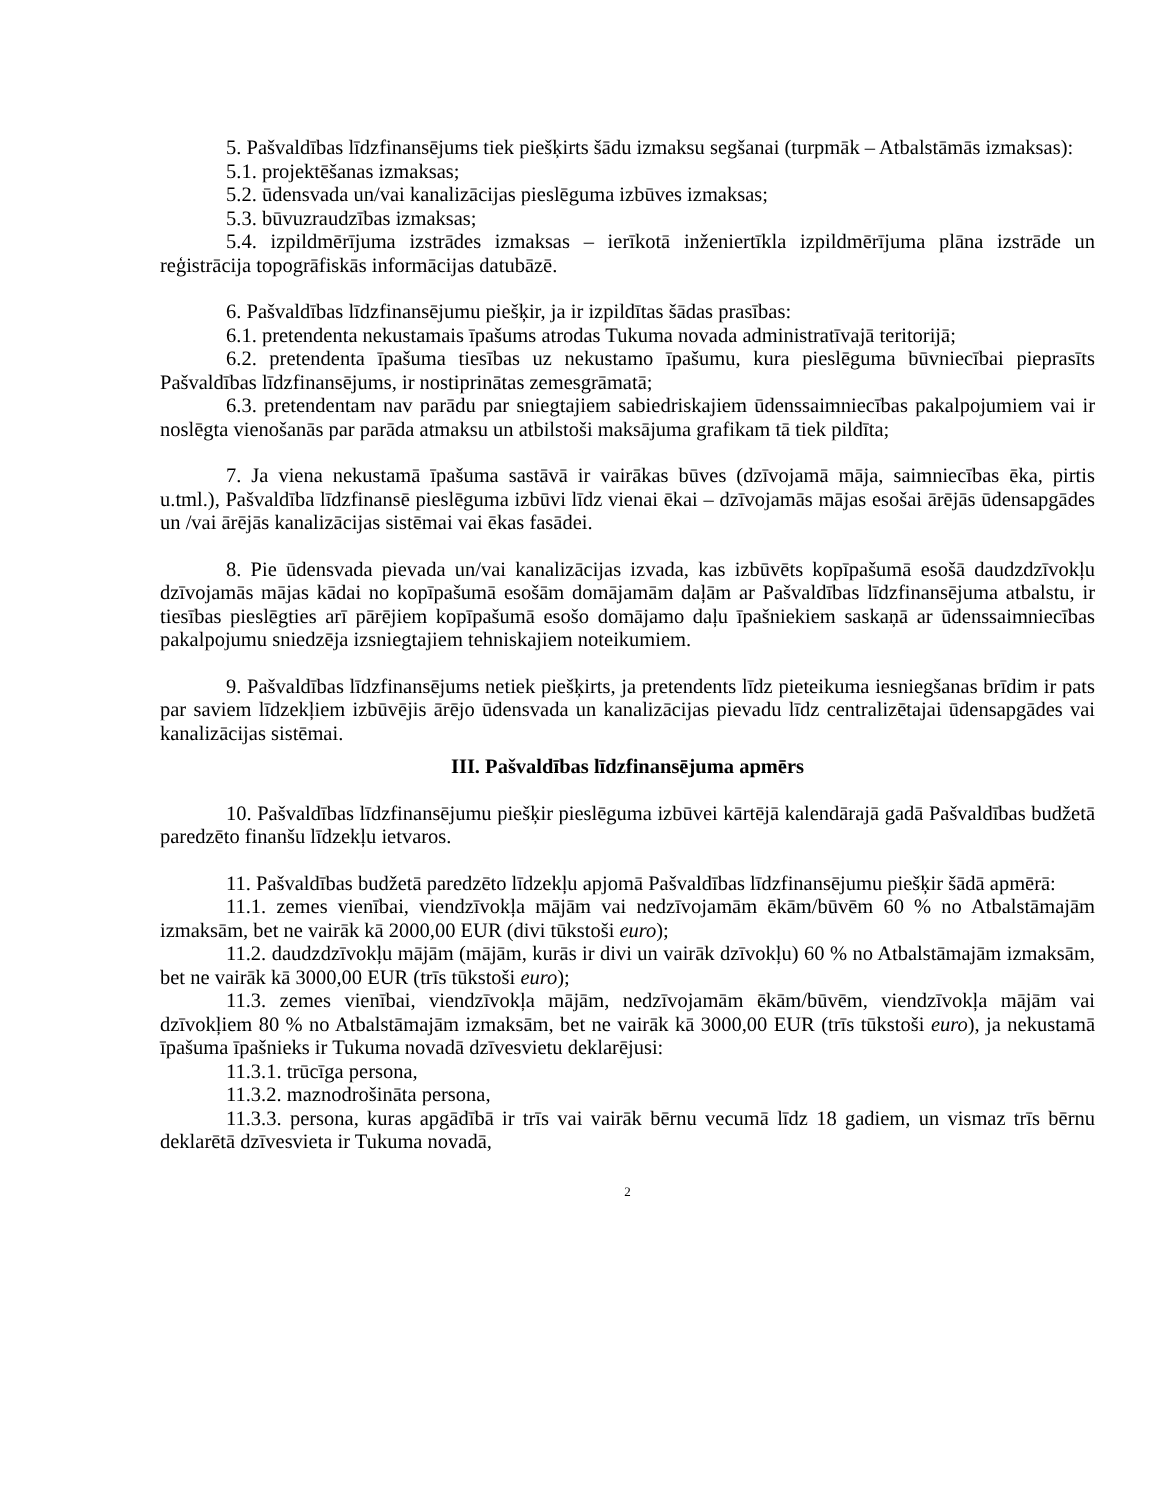5. Pašvaldības līdzfinansējums tiek piešķirts šādu izmaksu segšanai (turpmāk – Atbalstāmās izmaksas):
5.1. projektēšanas izmaksas;
5.2. ūdensvada un/vai kanalizācijas pieslēguma izbūves izmaksas;
5.3. būvuzraudzības izmaksas;
5.4. izpildmērījuma izstrādes izmaksas – ierīkotā inženiertīkla izpildmērījuma plāna izstrāde un reģistrācija topogrāfiskās informācijas datubāzē.
6. Pašvaldības līdzfinansējumu piešķir, ja ir izpildītas šādas prasības:
6.1. pretendenta nekustamais īpašums atrodas Tukuma novada administratīvajā teritorijā;
6.2. pretendenta īpašuma tiesības uz nekustamo īpašumu, kura pieslēguma būvniecībai pieprasīts Pašvaldības līdzfinansējums, ir nostiprinātas zemesgrāmatā;
6.3. pretendentam nav parādu par sniegtajiem sabiedriskajiem ūdenssaimniecības pakalpojumiem vai ir noslēgta vienošanās par parāda atmaksu un atbilstoši maksājuma grafikam tā tiek pildīta;
7. Ja viena nekustamā īpašuma sastāvā ir vairākas būves (dzīvojamā māja, saimniecības ēka, pirtis u.tml.), Pašvaldība līdzfinansē pieslēguma izbūvi līdz vienai ēkai – dzīvojamās mājas esošai ārējās ūdensapgādes un /vai ārējās kanalizācijas sistēmai vai ēkas fasādei.
8. Pie ūdensvada pievada un/vai kanalizācijas izvada, kas izbūvēts kopīpašumā esošā daudzdzīvokļu dzīvojamās mājas kādai no kopīpašumā esošām domājamām daļām ar Pašvaldības līdzfinansējuma atbalstu, ir tiesības pieslēgties arī pārējiem kopīpašumā esošo domājamo daļu īpašniekiem saskaņā ar ūdenssaimniecības pakalpojumu sniedzēja izsniegtajiem tehniskajiem noteikumiem.
9. Pašvaldības līdzfinansējums netiek piešķirts, ja pretendents līdz pieteikuma iesniegšanas brīdim ir pats par saviem līdzekļiem izbūvējis ārējo ūdensvada un kanalizācijas pievadu līdz centralizētajai ūdensapgādes vai kanalizācijas sistēmai.
III. Pašvaldības līdzfinansējuma apmērs
10. Pašvaldības līdzfinansējumu piešķir pieslēguma izbūvei kārtējā kalendārajā gadā Pašvaldības budžetā paredzēto finanšu līdzekļu ietvaros.
11. Pašvaldības budžetā paredzēto līdzekļu apjomā Pašvaldības līdzfinansējumu piešķir šādā apmērā:
11.1. zemes vienībai, viendzīvokļa mājām vai nedzīvojamām ēkām/būvēm 60 % no Atbalstāmajām izmaksām, bet ne vairāk kā 2000,00 EUR (divi tūkstoši euro);
11.2. daudzdzīvokļu mājām (mājām, kurās ir divi un vairāk dzīvokļu) 60 % no Atbalstāmajām izmaksām, bet ne vairāk kā 3000,00 EUR (trīs tūkstoši euro);
11.3. zemes vienībai, viendzīvokļa mājām, nedzīvojamām ēkām/būvēm, viendzīvokļa mājām vai dzīvokļiem 80 % no Atbalstāmajām izmaksām, bet ne vairāk kā 3000,00 EUR (trīs tūkstoši euro), ja nekustamā īpašuma īpašnieks ir Tukuma novadā dzīvesvietu deklarējusi:
11.3.1. trūcīga persona,
11.3.2. maznodrošināta persona,
11.3.3. persona, kuras apgādībā ir trīs vai vairāk bērnu vecumā līdz 18 gadiem, un vismaz trīs bērnu deklarētā dzīvesvieta ir Tukuma novadā,
2